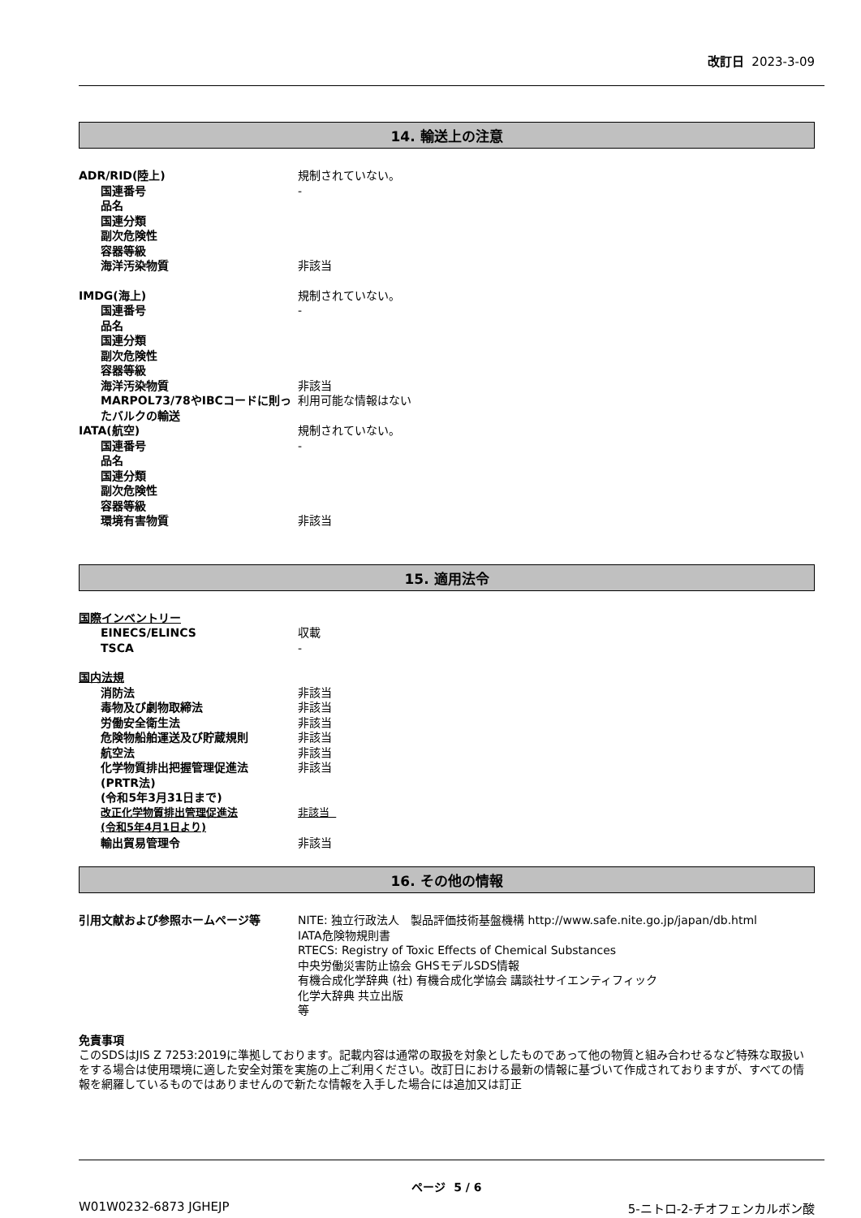改訂日 2023-3-09
14. 輸送上の注意
ADR/RID(陸上) 規制されていない。
国連番号 -
品名
国連分類
副次危険性
容器等級
海洋汚染物質 非該当
IMDG(海上) 規制されていない。
国連番号 -
品名
国連分類
副次危険性
容器等級
海洋汚染物質 非該当
MARPOL73/78やIBCコードに則ったバルクの輸送
利用可能な情報はない
IATA(航空) 規制されていない。
国連番号 -
品名
国連分類
副次危険性
容器等級
環境有害物質 非該当
15. 適用法令
国際インベントリー
EINECS/ELINCS 収載
TSCA -
国内法規
消防法 非該当
毒物及び劇物取締法 非該当
労働安全衛生法 非該当
危険物船舶運送及び貯蔵規則 非該当
航空法 非該当
化学物質排出把握管理促進法
(PRTR法)
(令和5年3月31日まで)
非該当
改正化学物質排出管理促進法
(令和5年4月1日より)
非該当
輸出貿易管理令 非該当
16. その他の情報
引用文献および参照ホームページ等 NITE: 独立行政法人　製品評価技術基盤機構 http://www.safe.nite.go.jp/japan/db.html
IATA危険物規則書
RTECS: Registry of Toxic Effects of Chemical Substances
中央労働災害防止協会 GHSモデルSDS情報
有機合成化学辞典 (社) 有機合成化学協会 講談社サイエンティフィック
化学大辞典 共立出版
等
免責事項
このSDSはJIS Z 7253:2019に準拠しております。記載内容は通常の取扱を対象としたものであって他の物質と組み合わせるなど特殊な取扱いをする場合は使用環境に適した安全対策を実施の上ご利用ください。改訂日における最新の情報に基づいて作成されておりますが、すべての情報を網羅しているものではありませんので新たな情報を入手した場合には追加又は訂正
ページ 5 / 6
W01W0232-6873 JGHEJP 5-ニトロ-2-チオフェンカルボン酸